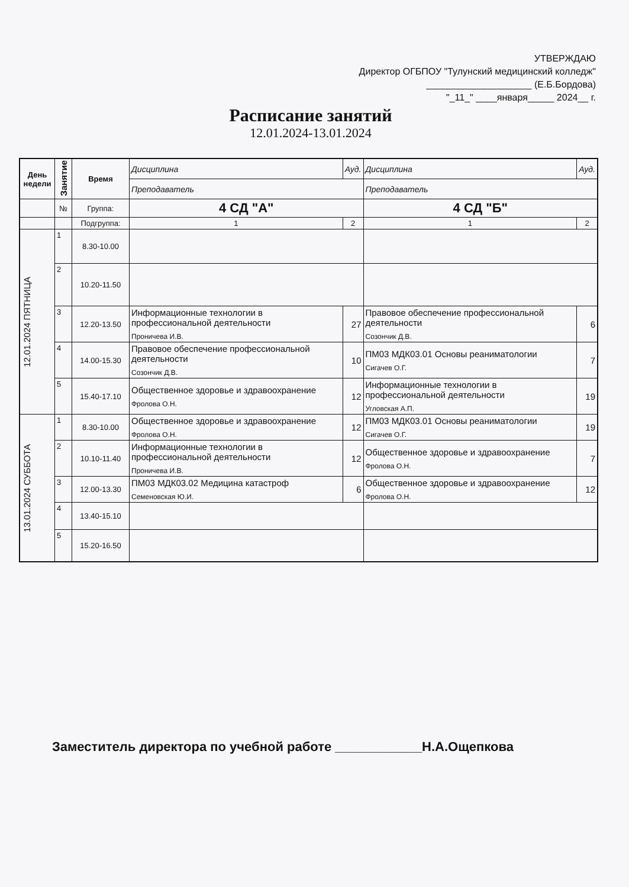УТВЕРЖДАЮ
Директор ОГБПОУ "Тулунский медицинский колледж"
____________________ (Е.Б.Бордова)
"_11_" ____января_____ 2024__ г.
Расписание занятий
12.01.2024-13.01.2024
| День недели | Занятие | Время | Дисциплина | | Ауд. | Дисциплина | | Ауд. |
| | | | Преподаватель | | | Преподаватель | | |
| | № | Группа: | 4 СД "А" | | | 4 СД "Б" | | |
| | | Подгруппа: | 1 | 2 | | 1 | 2 | |
| 12.01.2024 ПЯТНИЦА | 1 | 8.30-10.00 | | | | | | |
| | 2 | 10.20-11.50 | | | | | | |
| | 3 | 12.20-13.50 | Информационные технологии в профессиональной деятельности Проничева И.В. | | 27 | Правовое обеспечение профессиональной деятельности Созончик Д.В. | | 6 |
| | 4 | 14.00-15.30 | Правовое обеспечение профессиональной деятельности Созончик Д.В. | | 10 | ПМ03 МДК03.01 Основы реаниматологии Сигачев О.Г. | | 7 |
| | 5 | 15.40-17.10 | Общественное здоровье и здравоохранение Фролова О.Н. | | 12 | Информационные технологии в профессиональной деятельности Угловская А.П. | | 19 |
| 13.01.2024 СУББОТА | 1 | 8.30-10.00 | Общественное здоровье и здравоохранение Фролова О.Н. | | 12 | ПМ03 МДК03.01 Основы реаниматологии Сигачев О.Г. | | 19 |
| | 2 | 10.10-11.40 | Информационные технологии в профессиональной деятельности Проничева И.В. | | 12 | Общественное здоровье и здравоохранение Фролова О.Н. | | 7 |
| | 3 | 12.00-13.30 | ПМ03 МДК03.02 Медицина катастроф Семеновская Ю.И. | | 6 | Общественное здоровье и здравоохранение Фролова О.Н. | | 12 |
| | 4 | 13.40-15.10 | | | | | | |
| | 5 | 15.20-16.50 | | | | | | |
Заместитель директора по учебной работе ____________Н.А.Ощепкова